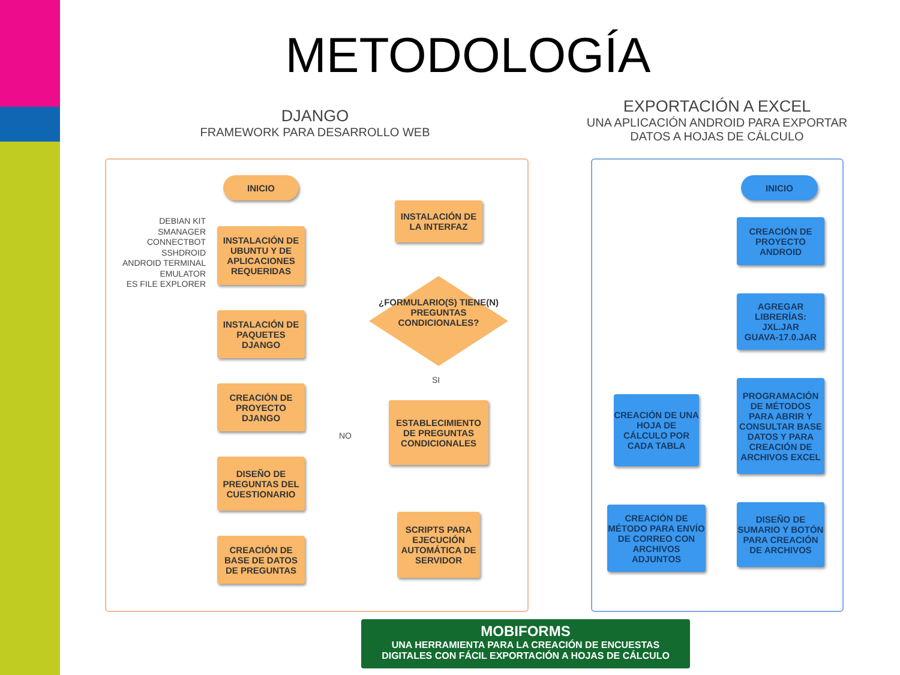METODOLOGÍA
DJANGO
FRAMEWORK PARA DESARROLLO WEB
EXPORTACIÓN A EXCEL
UNA APLICACIÓN ANDROID PARA EXPORTAR DATOS A HOJAS DE CÁLCULO
INICIO
DEBIAN KIT
SMANAGER
CONNECTBOT
SSHDROID
ANDROID TERMINAL EMULATOR
ES FILE EXPLORER
INSTALACIÓN DE UBUNTU Y DE APLICACIONES REQUERIDAS
INSTALACIÓN DE PAQUETES DJANGO
CREACIÓN DE PROYECTO DJANGO
DISEÑO DE PREGUNTAS DEL CUESTIONARIO
CREACIÓN DE BASE DE DATOS DE PREGUNTAS
INSTALACIÓN DE LA INTERFAZ
¿FORMULARIO(S) TIENE(N) PREGUNTAS CONDICIONALES?
SI
NO
ESTABLECIMIENTO DE PREGUNTAS CONDICIONALES
SCRIPTS PARA EJECUCIÓN AUTOMÁTICA DE SERVIDOR
INICIO
CREACIÓN DE PROYECTO ANDROID
AGREGAR LIBRERÍAS:
JXL.JAR
GUAVA-17.0.JAR
PROGRAMACIÓN DE MÉTODOS PARA ABRIR Y CONSULTAR BASE DATOS Y PARA CREACIÓN DE ARCHIVOS EXCEL
DISEÑO DE SUMARIO Y BOTÓN PARA CREACIÓN DE ARCHIVOS
CREACIÓN DE UNA HOJA DE CÁLCULO POR CADA TABLA
CREACIÓN DE MÉTODO PARA ENVÍO DE CORREO CON ARCHIVOS ADJUNTOS
MOBIFORMS
UNA HERRAMIENTA PARA LA CREACIÓN DE ENCUESTAS
DIGITALES CON FÁCIL EXPORTACIÓN A HOJAS DE CÁLCULO